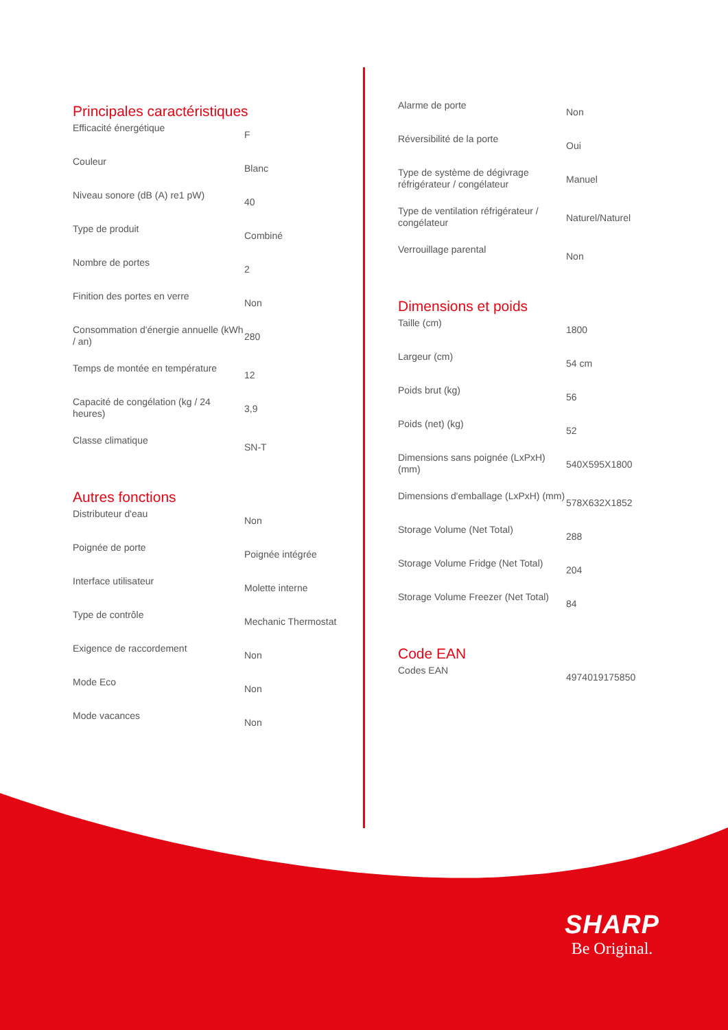Principales caractéristiques
| Efficacité énergétique | F |
| Couleur | Blanc |
| Niveau sonore (dB (A) re1 pW) | 40 |
| Type de produit | Combiné |
| Nombre de portes | 2 |
| Finition des portes en verre | Non |
| Consommation d'énergie annuelle (kWh / an) | 280 |
| Temps de montée en température | 12 |
| Capacité de congélation (kg / 24 heures) | 3,9 |
| Classe climatique | SN-T |
Autres fonctions
| Distributeur d'eau | Non |
| Poignée de porte | Poignée intégrée |
| Interface utilisateur | Molette interne |
| Type de contrôle | Mechanic Thermostat |
| Exigence de raccordement | Non |
| Mode Eco | Non |
| Mode vacances | Non |
| Alarme de porte | Non |
| Réversibilité de la porte | Oui |
| Type de système de dégivrage réfrigérateur / congélateur | Manuel |
| Type de ventilation réfrigérateur / congélateur | Naturel/Naturel |
| Verrouillage parental | Non |
Dimensions et poids
| Taille (cm) | 1800 |
| Largeur (cm) | 54 cm |
| Poids brut (kg) | 56 |
| Poids (net) (kg) | 52 |
| Dimensions sans poignée (LxPxH) (mm) | 540X595X1800 |
| Dimensions d'emballage (LxPxH) (mm) | 578X632X1852 |
| Storage Volume (Net Total) | 288 |
| Storage Volume Fridge (Net Total) | 204 |
| Storage Volume Freezer (Net Total) | 84 |
Code EAN
| Codes EAN | 4974019175850 |
SHARP
Be Original.